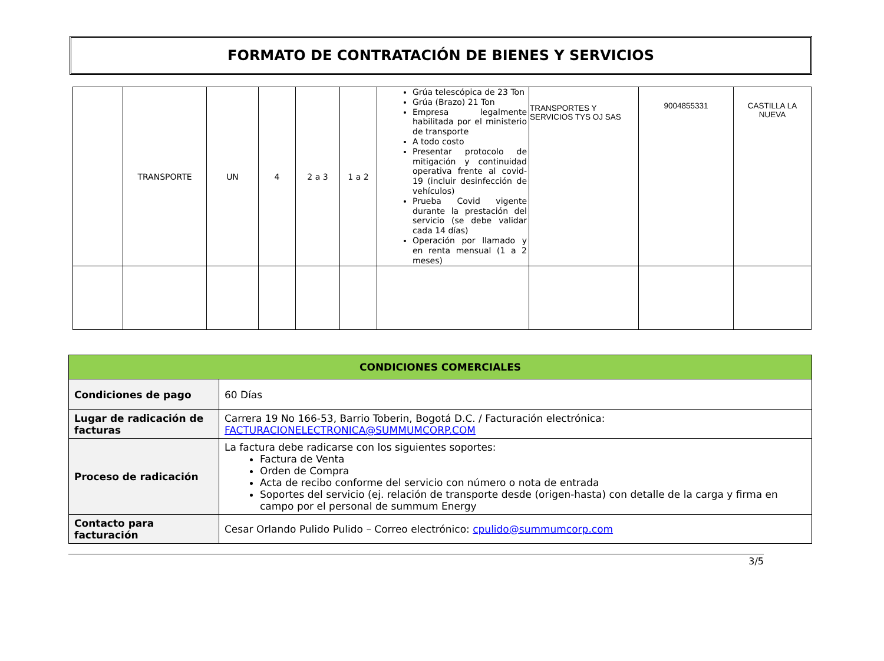FORMATO DE CONTRATACIÓN DE BIENES Y SERVICIOS
| | TRANSPORTE | UN | 4 | 2 a 3 | 1 a 2 | Grúa telescópica de 23 Ton Grúa (Brazo) 21 Ton Empresa legalmente habilitada por el ministerio de transporte A todo costo Presentar protocolo de mitigación y continuidad operativa frente al covid-19 (incluir desinfección de vehículos) Prueba Covid vigente durante la prestación del servicio (se debe validar cada 14 días) Operación por llamado y en renta mensual (1 a 2 meses) | TRANSPORTES Y SERVICIOS TYS OJ SAS | 9004855331 | CASTILLA LA NUEVA |
| CONDICIONES COMERCIALES | |
| --- | --- |
| Condiciones de pago | 60 Días |
| Lugar de radicación de facturas | Carrera 19 No 166-53, Barrio Toberin, Bogotá D.C. / Facturación electrónica: FACTURACIONELECTRONICA@SUMMUMCORP.COM |
| Proceso de radicación | La factura debe radicarse con los siguientes soportes: Factura de Venta Orden de Compra Acta de recibo conforme del servicio con número o nota de entrada Soportes del servicio (ej. relación de transporte desde (origen-hasta) con detalle de la carga y firma en campo por el personal de summum Energy |
| Contacto para facturación | Cesar Orlando Pulido Pulido – Correo electrónico: cpulido@summumcorp.com |
3/5